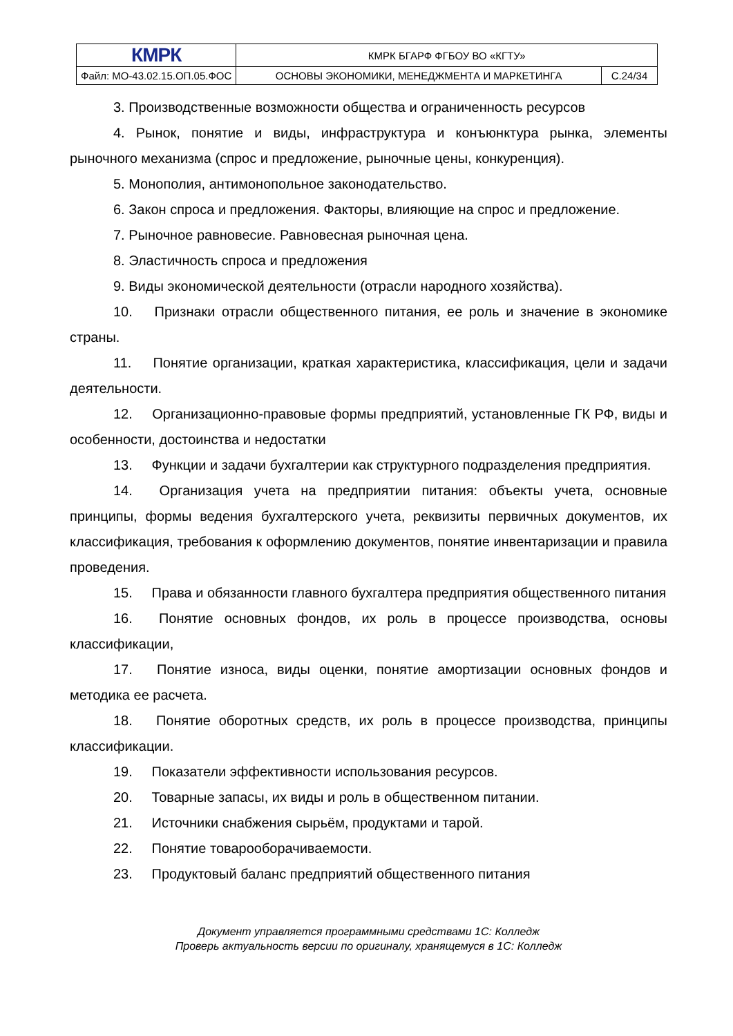| КМРК | КМРК БГАРФ ФГБОУ ВО «КГТУ» | |
| Файл: МО-43.02.15.ОП.05.ФОС | ОСНОВЫ ЭКОНОМИКИ, МЕНЕДЖМЕНТА И МАРКЕТИНГА | С.24/34 |
3. Производственные возможности общества и ограниченность ресурсов
4. Рынок, понятие и виды, инфраструктура и конъюнктура рынка, элементы рыночного механизма (спрос и предложение, рыночные цены, конкуренция).
5. Монополия, антимонопольное законодательство.
6. Закон спроса и предложения. Факторы, влияющие на спрос и предложение.
7. Рыночное равновесие. Равновесная рыночная цена.
8. Эластичность спроса и предложения
9. Виды экономической деятельности (отрасли народного хозяйства).
10. Признаки отрасли общественного питания, ее роль и значение в экономике страны.
11. Понятие организации, краткая характеристика, классификация, цели и задачи деятельности.
12. Организационно-правовые формы предприятий, установленные ГК РФ, виды и особенности, достоинства и недостатки
13. Функции и задачи бухгалтерии как структурного подразделения предприятия.
14. Организация учета на предприятии питания: объекты учета, основные принципы, формы ведения бухгалтерского учета, реквизиты первичных документов, их классификация, требования к оформлению документов, понятие инвентаризации и правила проведения.
15. Права и обязанности главного бухгалтера предприятия общественного питания
16. Понятие основных фондов, их роль в процессе производства, основы классификации,
17. Понятие износа, виды оценки, понятие амортизации основных фондов и методика ее расчета.
18. Понятие оборотных средств, их роль в процессе производства, принципы классификации.
19. Показатели эффективности использования ресурсов.
20. Товарные запасы, их виды и роль в общественном питании.
21. Источники снабжения сырьём, продуктами и тарой.
22. Понятие товарооборачиваемости.
23. Продуктовый баланс предприятий общественного питания
Документ управляется программными средствами 1С: Колледж
Проверь актуальность версии по оригиналу, хранящемуся в 1С: Колледж